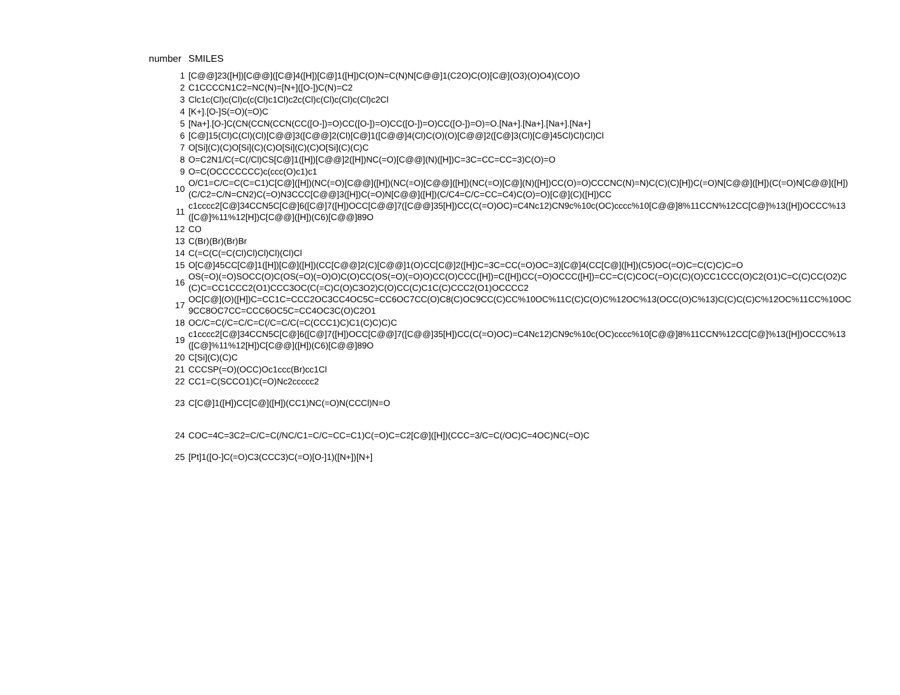| number | SMILES |
| --- | --- |
| 1 | [C@@]23([H])[C@@]([C@]4([H])[C@]1([H])C(O)N=C(N)N[C@@]1(C2O)C(O)[C@](O3)(O)O4)(CO)O |
| 2 | C1CCCCN1C2=NC(N)=[N+]([O-])C(N)=C2 |
| 3 | Clc1c(Cl)c(Cl)c(c(Cl)c1Cl)c2c(Cl)c(Cl)c(Cl)c(Cl)c2Cl |
| 4 | [K+].[O-]S(=O)(=O)C |
| 5 | [Na+].[O-]C(CN(CCN(CCN(CC([O-])=O)CC([O-])=O)CC([O-])=O)CC([O-])=O)=O.[Na+].[Na+].[Na+].[Na+] |
| 6 | [C@]15(Cl)C(Cl)(Cl)[C@@]3([C@@]2(Cl)[C@]1([C@@]4(Cl)C(O)(O)[C@@]2([C@]3(Cl)[C@]45Cl)Cl)Cl)Cl |
| 7 | O[Si](C)(C)O[Si](C)(C)O[Si](C)(C)O[Si](C)(C)C |
| 8 | O=C2N1/C(=C(/Cl)CS[C@]1([H])[C@@]2([H])NC(=O)[C@@](N)([H])C=3C=CC=CC=3)C(O)=O |
| 9 | O=C(OCCCCCCC)c(ccc(O)c1)c1 |
| 10 | O/C1=C/C=C(C=C1)C[C@]([H])(NC(=O)[C@@]([H])(NC(=O)[C@@]([H])(NC(=O)[C@](N)([H])CC(O)=O)CCCNC(N)=N)C(C)(C)[H])C(=O)N[C@@]([H])(C(=O)N[C@@]([H])(C/C2=C/N=CN2)C(=O)N3CCC[C@@]3([H])C(=O)N[C@@]([H])(C/C4=C/C=CC=C4)C(O)=O)[C@](C)([H])CC |
| 11 | c1cccc2[C@]34CCN5C[C@]6([C@]7([H])OCC[C@@]7([C@@]35[H])CC(C(=O)OC)=C4Nc12)CN9c%10c(OC)cccc%10[C@@]8%11CCN%12CC[C@]%13([H])OCCC%13([C@]%11%12[H])C[C@@]([H])(C6)[C@@]89O |
| 12 | CO |
| 13 | C(Br)(Br)(Br)Br |
| 14 | C(=C(C(=C(Cl)Cl)Cl)Cl)(Cl)Cl |
| 15 | O[C@]45CC[C@]1([H])[C@]([H])(CC[C@@]2(C)[C@@]1(O)CC[C@]2([H])C=3C=CC(=O)OC=3)[C@]4(CC[C@]([H])(C5)OC(=O)C=C(C)C)C=O |
| 16 | OS(=O)(=O)SOCC(O)C(OS(=O)(=O)O)C(O)CC(OS(=O)(=O)O)CC(O)CCC([H])=C([H])CC(=O)OCCC([H])=CC=C(C)COC(=O)C(C)(O)CC1CCC(O)C2(O1)C=C(C)CC(O2)C(C)C=CC1CCC2(O1)CCC3OC(C(=C)C(O)C3O2)C(O)CC(C)C1C(C)CCC2(O1)OCCCC2 |
| 17 | OC[C@](O)([H])C=CC1C=CCC2OC3CC4OC5C=CC6OC7CC(O)C8(C)OC9CC(C)CC%10OC%11C(C)C(O)C%12OC%13(OCC(O)C%13)C(C)C(C)C%12OC%11CC%10OC9CC8OC7CC=CCC6OC5C=CC4OC3C(O)C2O1 |
| 18 | OC/C=C(/C=C/C=C(/C=C/C(=C(CCC1)C)C1(C)C)C)C |
| 19 | c1cccc2[C@]34CCN5C[C@]6([C@]7([H])OCC[C@@]7([C@@]35[H])CC(C(=O)OC)=C4Nc12)CN9c%10c(OC)cccc%10[C@@]8%11CCN%12CC[C@]%13([H])OCCC%13([C@]%11%12[H])C[C@@]([H])(C6)[C@@]89O |
| 20 | C[Si](C)(C)C |
| 21 | CCCSP(=O)(OCC)Oc1ccc(Br)cc1Cl |
| 22 | CC1=C(SCCO1)C(=O)Nc2ccccc2 |
| 23 | C[C@]1([H])CC[C@]([H])(CC1)NC(=O)N(CCCl)N=O |
| 24 | COC=4C=3C2=C/C=C(/NC/C1=C/C=CC=C1)C(=O)C=C2[C@]([H])(CCC=3/C=C(/OC)C=4OC)NC(=O)C |
| 25 | [Pt]1([O-]C(=O)C3(CCC3)C(=O)[O-]1)([N+])[N+] |